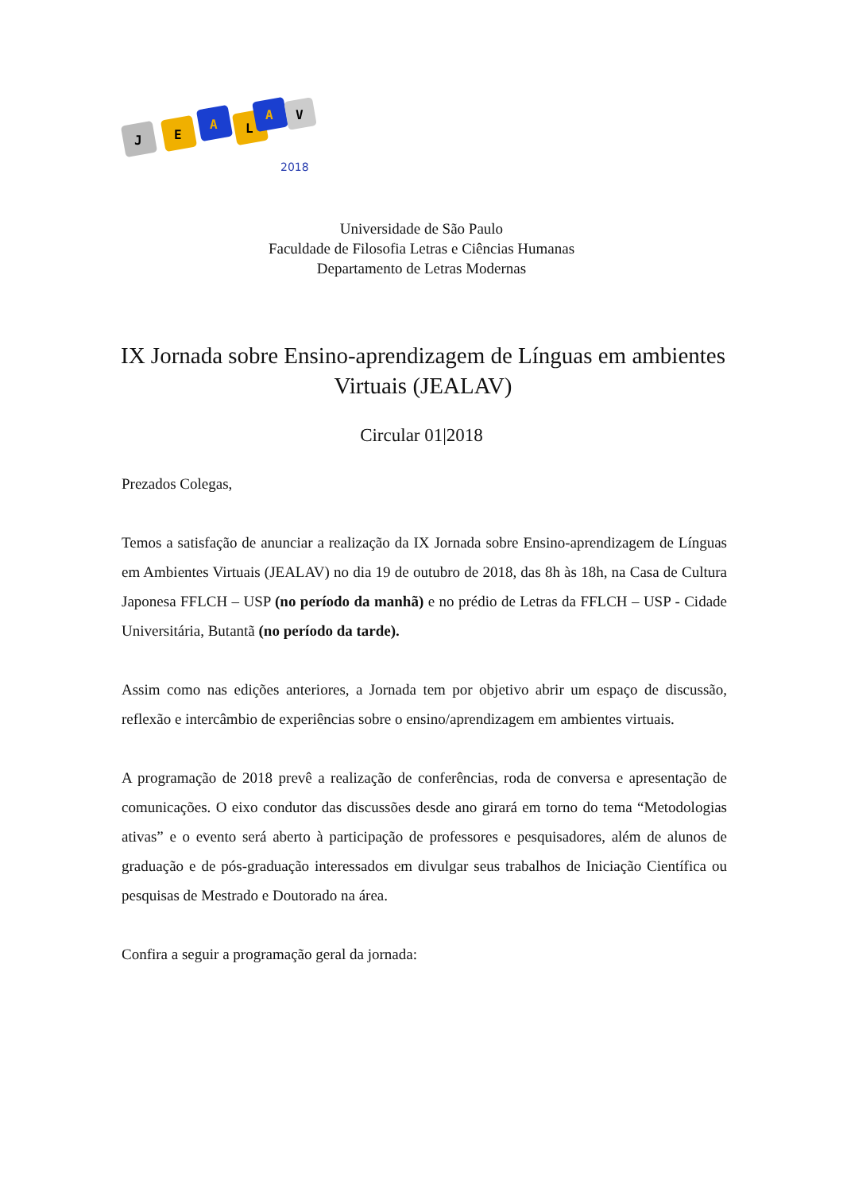J
E
A
L
A
V
2018
Universidade de São Paulo
Faculdade de Filosofia Letras e Ciências Humanas
Departamento de Letras Modernas
IX Jornada sobre Ensino-aprendizagem de Línguas em ambientes Virtuais (JEALAV)
Circular 01|2018
Prezados Colegas,
Temos a satisfação de anunciar a realização da IX Jornada sobre Ensino-aprendizagem de Línguas em Ambientes Virtuais (JEALAV) no dia 19 de outubro de 2018, das 8h às 18h, na Casa de Cultura Japonesa FFLCH – USP (no período da manhã) e no prédio de Letras da FFLCH – USP - Cidade Universitária, Butantã (no período da tarde).
Assim como nas edições anteriores, a Jornada tem por objetivo abrir um espaço de discussão, reflexão e intercâmbio de experiências sobre o ensino/aprendizagem em ambientes virtuais.
A programação de 2018 prevê a realização de conferências, roda de conversa e apresentação de comunicações. O eixo condutor das discussões desde ano girará em torno do tema “Metodologias ativas” e o evento será aberto à participação de professores e pesquisadores, além de alunos de graduação e de pós-graduação interessados em divulgar seus trabalhos de Iniciação Científica ou pesquisas de Mestrado e Doutorado na área.
Confira a seguir a programação geral da jornada: